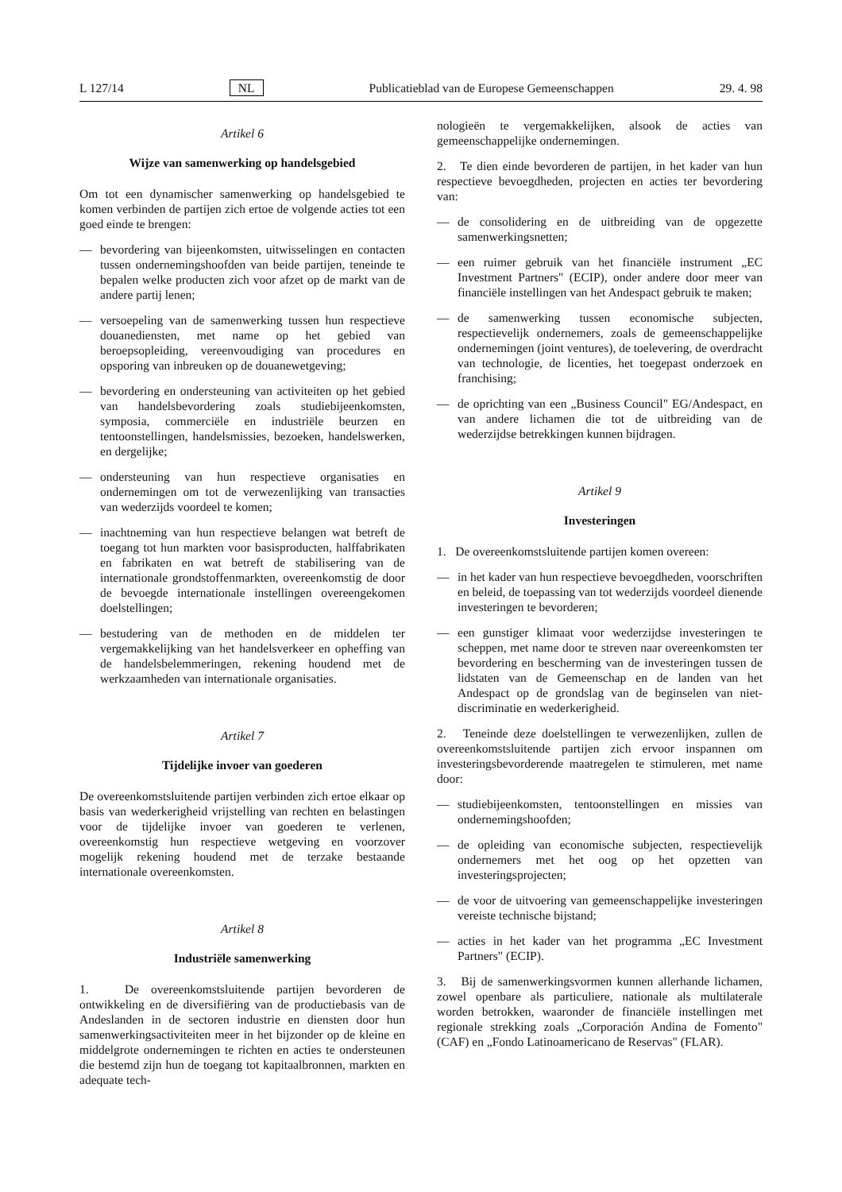L 127/14 NL Publicatieblad van de Europese Gemeenschappen 29. 4. 98
Artikel 6
Wijze van samenwerking op handelsgebied
Om tot een dynamischer samenwerking op handelsgebied te komen verbinden de partijen zich ertoe de volgende acties tot een goed einde te brengen:
— bevordering van bijeenkomsten, uitwisselingen en contacten tussen ondernemingshoofden van beide partijen, teneinde te bepalen welke producten zich voor afzet op de markt van de andere partij lenen;
— versoepeling van de samenwerking tussen hun respectieve douanediensten, met name op het gebied van beroepsopleiding, vereenvoudiging van procedures en opsporing van inbreuken op de douanewetgeving;
— bevordering en ondersteuning van activiteiten op het gebied van handelsbevordering zoals studiebijeenkomsten, symposia, commerciële en industriële beurzen en tentoonstellingen, handelsmissies, bezoeken, handelswerken, en dergelijke;
— ondersteuning van hun respectieve organisaties en ondernemingen om tot de verwezenlijking van transacties van wederzijds voordeel te komen;
— inachtneming van hun respectieve belangen wat betreft de toegang tot hun markten voor basisproducten, halffabrikaten en fabrikaten en wat betreft de stabilisering van de internationale grondstoffenmarkten, overeenkomstig de door de bevoegde internationale instellingen overeengekomen doelstellingen;
— bestudering van de methoden en de middelen ter vergemakkelijking van het handelsverkeer en opheffing van de handelsbelemmeringen, rekening houdend met de werkzaamheden van internationale organisaties.
Artikel 7
Tijdelijke invoer van goederen
De overeenkomstsluitende partijen verbinden zich ertoe elkaar op basis van wederkerigheid vrijstelling van rechten en belastingen voor de tijdelijke invoer van goederen te verlenen, overeenkomstig hun respectieve wetgeving en voorzover mogelijk rekening houdend met de terzake bestaande internationale overeenkomsten.
Artikel 8
Industriële samenwerking
1. De overeenkomstsluitende partijen bevorderen de ontwikkeling en de diversifiëring van de productiebasis van de Andeslanden in de sectoren industrie en diensten door hun samenwerkingsactiviteiten meer in het bijzonder op de kleine en middelgrote ondernemingen te richten en acties te ondersteunen die bestemd zijn hun de toegang tot kapitaalbronnen, markten en adequate tech-
nologieën te vergemakkelijken, alsook de acties van gemeenschappelijke ondernemingen.
2. Te dien einde bevorderen de partijen, in het kader van hun respectieve bevoegdheden, projecten en acties ter bevordering van:
— de consolidering en de uitbreiding van de opgezette samenwerkingsnetten;
— een ruimer gebruik van het financiële instrument „EC Investment Partners" (ECIP), onder andere door meer van financiële instellingen van het Andespact gebruik te maken;
— de samenwerking tussen economische subjecten, respectievelijk ondernemers, zoals de gemeenschappelijke ondernemingen (joint ventures), de toelevering, de overdracht van technologie, de licenties, het toegepast onderzoek en franchising;
— de oprichting van een „Business Council" EG/Andespact, en van andere lichamen die tot de uitbreiding van de wederzijdse betrekkingen kunnen bijdragen.
Artikel 9
Investeringen
1. De overeenkomstsluitende partijen komen overeen:
— in het kader van hun respectieve bevoegdheden, voorschriften en beleid, de toepassing van tot wederzijds voordeel dienende investeringen te bevorderen;
— een gunstiger klimaat voor wederzijdse investeringen te scheppen, met name door te streven naar overeenkomsten ter bevordering en bescherming van de investeringen tussen de lidstaten van de Gemeenschap en de landen van het Andespact op de grondslag van de beginselen van niet-discriminatie en wederkerigheid.
2. Teneinde deze doelstellingen te verwezenlijken, zullen de overeenkomstsluitende partijen zich ervoor inspannen om investeringsbevorderende maatregelen te stimuleren, met name door:
— studiebijeenkomsten, tentoonstellingen en missies van ondernemingshoofden;
— de opleiding van economische subjecten, respectievelijk ondernemers met het oog op het opzetten van investeringsprojecten;
— de voor de uitvoering van gemeenschappelijke investeringen vereiste technische bijstand;
— acties in het kader van het programma „EC Investment Partners" (ECIP).
3. Bij de samenwerkingsvormen kunnen allerhande lichamen, zowel openbare als particuliere, nationale als multilaterale worden betrokken, waaronder de financiële instellingen met regionale strekking zoals „Corporación Andina de Fomento" (CAF) en „Fondo Latinoamericano de Reservas" (FLAR).